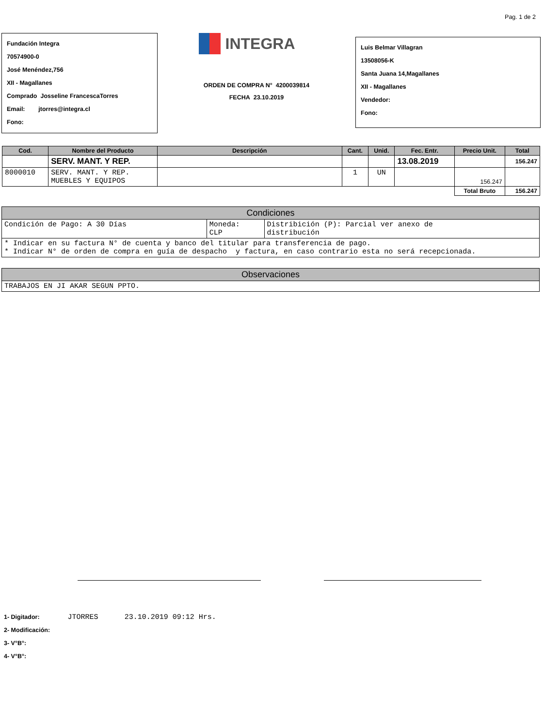Pag. 1 de 2
Fundación Integra
70574900-0
José Menéndez,756
XII - Magallanes
Comprado Josseline FrancescaTorres
Email: jtorres@integra.cl
Fono:
INTEGRA
ORDEN DE COMPRA N° 4200039814
FECHA 23.10.2019
Luis Belmar Villagran
13508056-K
Santa Juana 14,Magallanes
XII - Magallanes
Vendedor:
Fono:
| Cod. | Nombre del Producto | Descripción | Cant. | Unid. | Fec. Entr. | Precio Unit. | Total |
| --- | --- | --- | --- | --- | --- | --- | --- |
| | SERV. MANT. Y REP. | | | | 13.08.2019 | | 156.247 |
| 8000010 | SERV. MANT. Y REP. MUEBLES Y EQUIPOS | | 1 | UN | | 156.247 | |
| | | | | | | Total Bruto | 156.247 |
| Condiciones | | |
| Condición de Pago: A 30 Días | Moneda: CLP | Distribición (P): Parcial ver anexo de distribución |
| * Indicar en su factura N° de cuenta y banco del titular para transferencia de pago. * Indicar N° de orden de compra en guía de despacho y factura, en caso contrario esta no será recepcionada. | | |
| Observaciones |
| TRABAJOS EN JI AKAR SEGUN PPTO. |
1- Digitador: JTORRES 23.10.2019 09:12 Hrs.
2- Modificación:
3- V°B°:
4- V°B°: